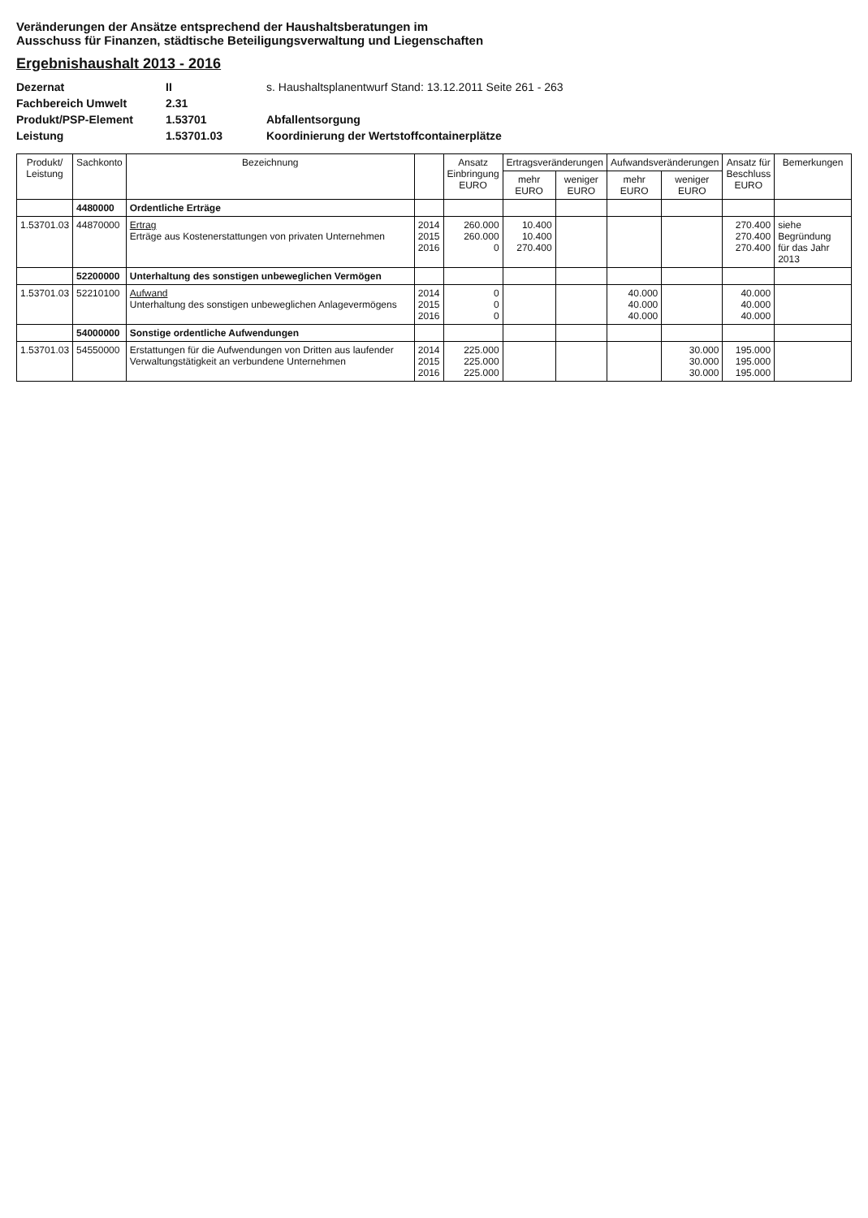Veränderungen der Ansätze entsprechend der Haushaltsberatungen im
Ausschuss für Finanzen, städtische Beteiligungsverwaltung und Liegenschaften
Ergebnishaushalt 2013 - 2016
Dezernat
II
s. Haushaltsplanentwurf Stand: 13.12.2011 Seite 261 - 263
Fachbereich Umwelt
2.31
Produkt/PSP-Element
1.53701
Abfallentsorgung
Leistung
1.53701.03
Koordinierung der Wertstoffcontainerplätze
| Produkt/ Leistung | Sachkonto | Bezeichnung | | Ansatz Einbringung EURO | Ertragsveränderungen | | Aufwandsveränderungen | | Ansatz für Beschluss EURO | Bemerkungen |
| --- | --- | --- | --- | --- | --- | --- | --- | --- | --- | --- |
| | | | | | mehr EURO | weniger EURO | mehr EURO | weniger EURO | | |
| | 4480000 | Ordentliche Erträge | | | | | | | | |
| 1.53701.03 | 44870000 | Ertrag Erträge aus Kostenerstattungen von privaten Unternehmen | 2014 2015 2016 | 260.000 260.000 0 | 10.400 10.400 270.400 | | | | 270.400 270.400 270.400 | siehe Begründung für das Jahr 2013 |
| | 52200000 | Unterhaltung des sonstigen unbeweglichen Vermögen | | | | | | | | |
| 1.53701.03 | 52210100 | Aufwand Unterhaltung des sonstigen unbeweglichen Anlagevermögens | 2014 2015 2016 | 0 0 0 | | | 40.000 40.000 40.000 | | 40.000 40.000 40.000 | |
| | 54000000 | Sonstige ordentliche Aufwendungen | | | | | | | | |
| 1.53701.03 | 54550000 | Erstattungen für die Aufwendungen von Dritten aus laufender Verwaltungstätigkeit an verbundene Unternehmen | 2014 2015 2016 | 225.000 225.000 225.000 | | | | 30.000 30.000 30.000 | 195.000 195.000 195.000 | |